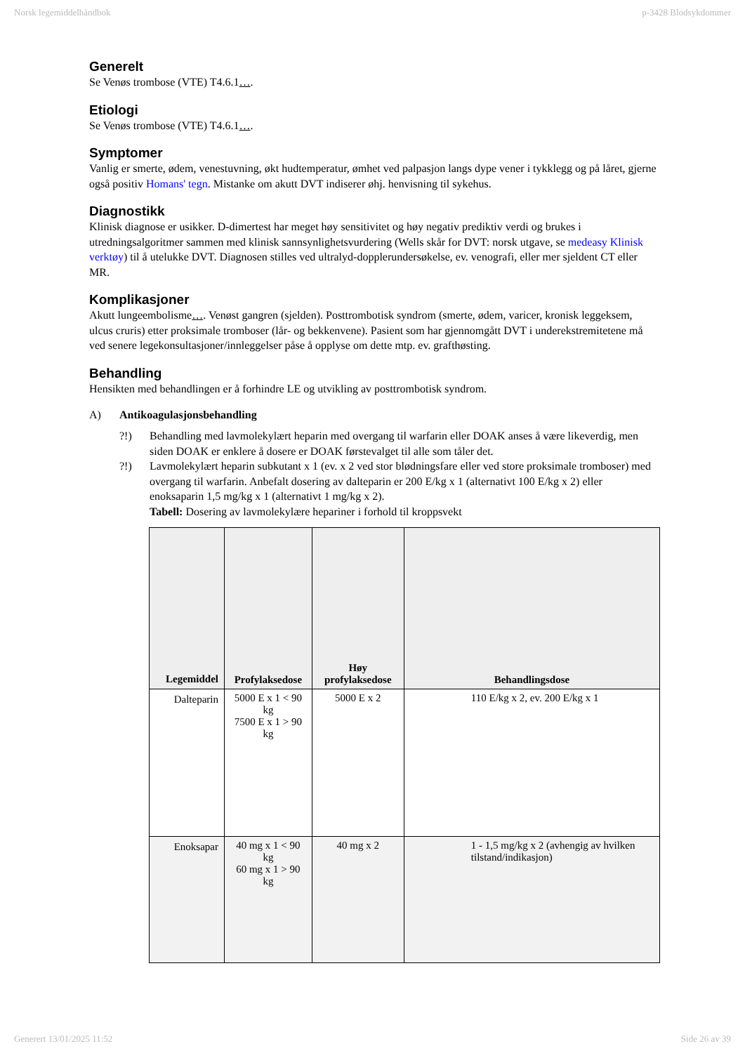Norsk legemiddelhåndbok p-3428 Blodsykdommer
Generelt
Se Venøs trombose (VTE) T4.6.1….
Etiologi
Se Venøs trombose (VTE) T4.6.1….
Symptomer
Vanlig er smerte, ødem, venestuvning, økt hudtemperatur, ømhet ved palpasjon langs dype vener i tykklegg og på låret, gjerne også positiv Homans' tegn. Mistanke om akutt DVT indiserer øhj. henvisning til sykehus.
Diagnostikk
Klinisk diagnose er usikker. D-dimertest har meget høy sensitivitet og høy negativ prediktiv verdi og brukes i utredningsalgoritmer sammen med klinisk sannsynlighetsvurdering (Wells skår for DVT: norsk utgave, se medeasy Klinisk verktøy) til å utelukke DVT. Diagnosen stilles ved ultralyd-dopplerundersøkelse, ev. venografi, eller mer sjeldent CT eller MR.
Komplikasjoner
Akutt lungeembolisme…. Venøst gangren (sjelden). Posttrombotisk syndrom (smerte, ødem, varicer, kronisk leggeksem, ulcus cruris) etter proksimale tromboser (lår- og bekkenvene). Pasient som har gjennomgått DVT i underekstremitetene må ved senere legekonsultasjoner/innleggelser påse å opplyse om dette mtp. ev. grafthøsting.
Behandling
Hensikten med behandlingen er å forhindre LE og utvikling av posttrombotisk syndrom.
A) Antikoagulasjonsbehandling
?!) Behandling med lavmolekylært heparin med overgang til warfarin eller DOAK anses å være likeverdig, men siden DOAK er enklere å dosere er DOAK førstevalget til alle som tåler det.
?!) Lavmolekylært heparin subkutant x 1 (ev. x 2 ved stor blødningsfare eller ved store proksimale tromboser) med overgang til warfarin. Anbefalt dosering av dalteparin er 200 E/kg x 1 (alternativt 100 E/kg x 2) eller enoksaparin 1,5 mg/kg x 1 (alternativt 1 mg/kg x 2).
Tabell: Dosering av lavmolekylære hepariner i forhold til kroppsvekt
| Legemiddel | Profylaksedose | Høy profylaksedose | Behandlingsdose |
| --- | --- | --- | --- |
| Dalteparin | 5000 E x 1 < 90 kg 7500 E x 1 > 90 kg | 5000 E x 2 | 110 E/kg x 2, ev. 200 E/kg x 1 |
| Enoksapar | 40 mg x 1 < 90 kg 60 mg x 1 > 90 kg | 40 mg x 2 | 1 - 1,5 mg/kg x 2 (avhengig av hvilken tilstand/indikasjon) |
Generert 13/01/2025 11:52 Side 26 av 39